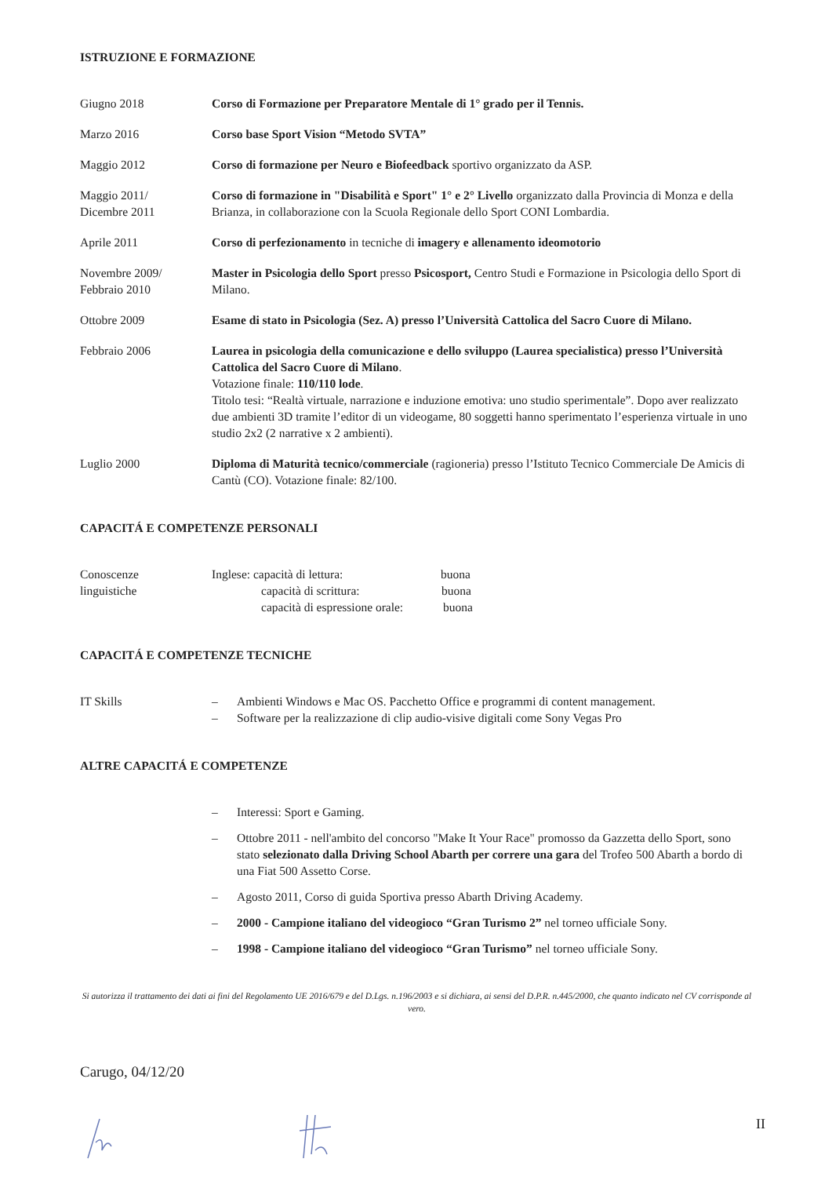ISTRUZIONE E FORMAZIONE
Giugno 2018 Corso di Formazione per Preparatore Mentale di 1° grado per il Tennis.
Marzo 2016 Corso base Sport Vision “Metodo SVTA”
Maggio 2012 Corso di formazione per Neuro e Biofeedback sportivo organizzato da ASP.
Maggio 2011/
Dicembre 2011
Corso di formazione in "Disabilità e Sport" 1° e 2° Livello organizzato dalla Provincia di Monza e della Brianza, in collaborazione con la Scuola Regionale dello Sport CONI Lombardia.
Aprile 2011 Corso di perfezionamento in tecniche di imagery e allenamento ideomotorio
Novembre 2009/
Febbraio 2010
Master in Psicologia dello Sport presso Psicosport, Centro Studi e Formazione in Psicologia dello Sport di Milano.
Ottobre 2009 Esame di stato in Psicologia (Sez. A) presso l’Università Cattolica del Sacro Cuore di Milano.
Febbraio 2006 Laurea in psicologia della comunicazione e dello sviluppo (Laurea specialistica) presso l’Università Cattolica del Sacro Cuore di Milano.
Votazione finale: 110/110 lode.
Titolo tesi: “Realtà virtuale, narrazione e induzione emotiva: uno studio sperimentale”. Dopo aver realizzato due ambienti 3D tramite l’editor di un videogame, 80 soggetti hanno sperimentato l’esperienza virtuale in uno studio 2x2 (2 narrative x 2 ambienti).
Luglio 2000 Diploma di Maturità tecnico/commerciale (ragioneria) presso l’Istituto Tecnico Commerciale De Amicis di Cantù (CO). Votazione finale: 82/100.
CAPACITÁ E COMPETENZE PERSONALI
Conoscenze
linguistiche
Inglese: capacità di lettura: buona
capacità di scrittura: buona
capacità di espressione orale: buona
CAPACITÁ E COMPETENZE TECNICHE
IT Skills – Ambienti Windows e Mac OS. Pacchetto Office e programmi di content management.
– Software per la realizzazione di clip audio-visive digitali come Sony Vegas Pro
ALTRE CAPACITÁ E COMPETENZE
– Interessi: Sport e Gaming.
– Ottobre 2011 - nell'ambito del concorso "Make It Your Race" promosso da Gazzetta dello Sport, sono stato selezionato dalla Driving School Abarth per correre una gara del Trofeo 500 Abarth a bordo di una Fiat 500 Assetto Corse.
– Agosto 2011, Corso di guida Sportiva presso Abarth Driving Academy.
– 2000 - Campione italiano del videogioco “Gran Turismo 2” nel torneo ufficiale Sony.
– 1998 - Campione italiano del videogioco “Gran Turismo” nel torneo ufficiale Sony.
Si autorizza il trattamento dei dati ai fini del Regolamento UE 2016/679 e del D.Lgs. n.196/2003 e si dichiara, ai sensi del D.P.R. n.445/2000, che quanto indicato nel CV corrisponde al vero.
Carugo, 04/12/20
II